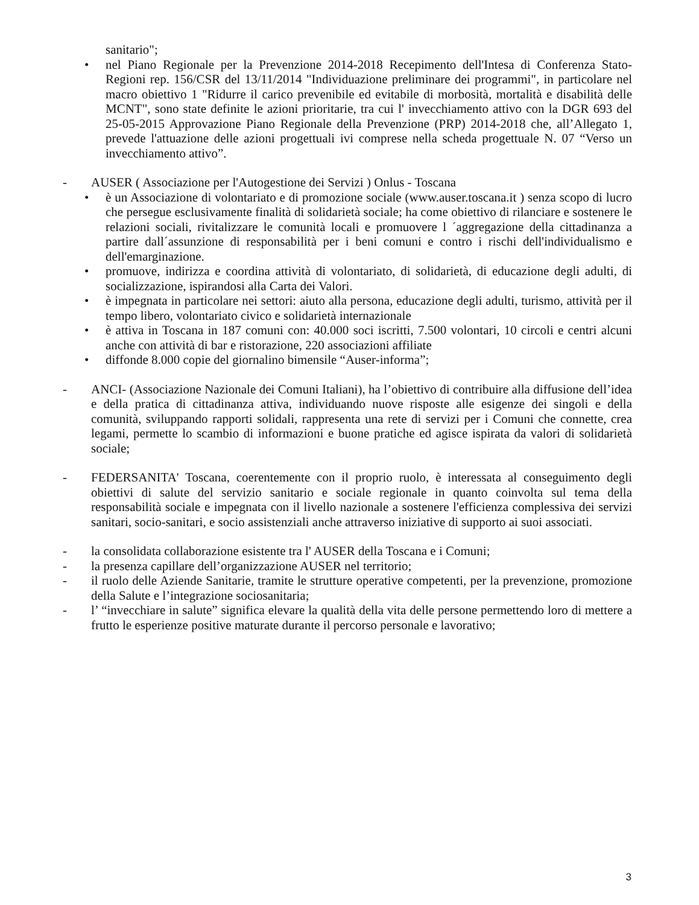sanitario";
• nel Piano Regionale per la Prevenzione 2014-2018 Recepimento dell'Intesa di Conferenza Stato-Regioni rep. 156/CSR del 13/11/2014 "Individuazione preliminare dei programmi", in particolare nel macro obiettivo 1 "Ridurre il carico prevenibile ed evitabile di morbosità, mortalità e disabilità delle MCNT", sono state definite le azioni prioritarie, tra cui l' invecchiamento attivo con la DGR 693 del 25-05-2015 Approvazione Piano Regionale della Prevenzione (PRP) 2014-2018 che, all’Allegato 1, prevede l'attuazione delle azioni progettuali ivi comprese nella scheda progettuale N. 07 “Verso un invecchiamento attivo”.
- AUSER ( Associazione per l'Autogestione dei Servizi ) Onlus - Toscana
• è un Associazione di volontariato e di promozione sociale (www.auser.toscana.it ) senza scopo di lucro che persegue esclusivamente finalità di solidarietà sociale; ha come obiettivo di rilanciare e sostenere le relazioni sociali, rivitalizzare le comunità locali e promuovere l ´aggregazione della cittadinanza a partire dall´assunzione di responsabilità per i beni comuni e contro i rischi dell'individualismo e dell'emarginazione.
• promuove, indirizza e coordina attività di volontariato, di solidarietà, di educazione degli adulti, di socializzazione, ispirandosi alla Carta dei Valori.
• è impegnata in particolare nei settori: aiuto alla persona, educazione degli adulti, turismo, attività per il tempo libero, volontariato civico e solidarietà internazionale
• è attiva in Toscana in 187 comuni con: 40.000 soci iscritti, 7.500 volontari, 10 circoli e centri alcuni anche con attività di bar e ristorazione, 220 associazioni affiliate
• diffonde 8.000 copie del giornalino bimensile “Auser-informa”;
- ANCI- (Associazione Nazionale dei Comuni Italiani), ha l’obiettivo di contribuire alla diffusione dell’idea e della pratica di cittadinanza attiva, individuando nuove risposte alle esigenze dei singoli e della comunità, sviluppando rapporti solidali, rappresenta una rete di servizi per i Comuni che connette, crea legami, permette lo scambio di informazioni e buone pratiche ed agisce ispirata da valori di solidarietà sociale;
- FEDERSANITA' Toscana, coerentemente con il proprio ruolo, è interessata al conseguimento degli obiettivi di salute del servizio sanitario e sociale regionale in quanto coinvolta sul tema della responsabilità sociale e impegnata con il livello nazionale a sostenere l'efficienza complessiva dei servizi sanitari, socio-sanitari, e socio assistenziali anche attraverso iniziative di supporto ai suoi associati.
- la consolidata collaborazione esistente tra l' AUSER della Toscana e i Comuni;
- la presenza capillare dell’organizzazione AUSER nel territorio;
- il ruolo delle Aziende Sanitarie, tramite le strutture operative competenti, per la prevenzione, promozione della Salute e l’integrazione sociosanitaria;
- l’ “invecchiare in salute” significa elevare la qualità della vita delle persone permettendo loro di mettere a frutto le esperienze positive maturate durante il percorso personale e lavorativo;
3